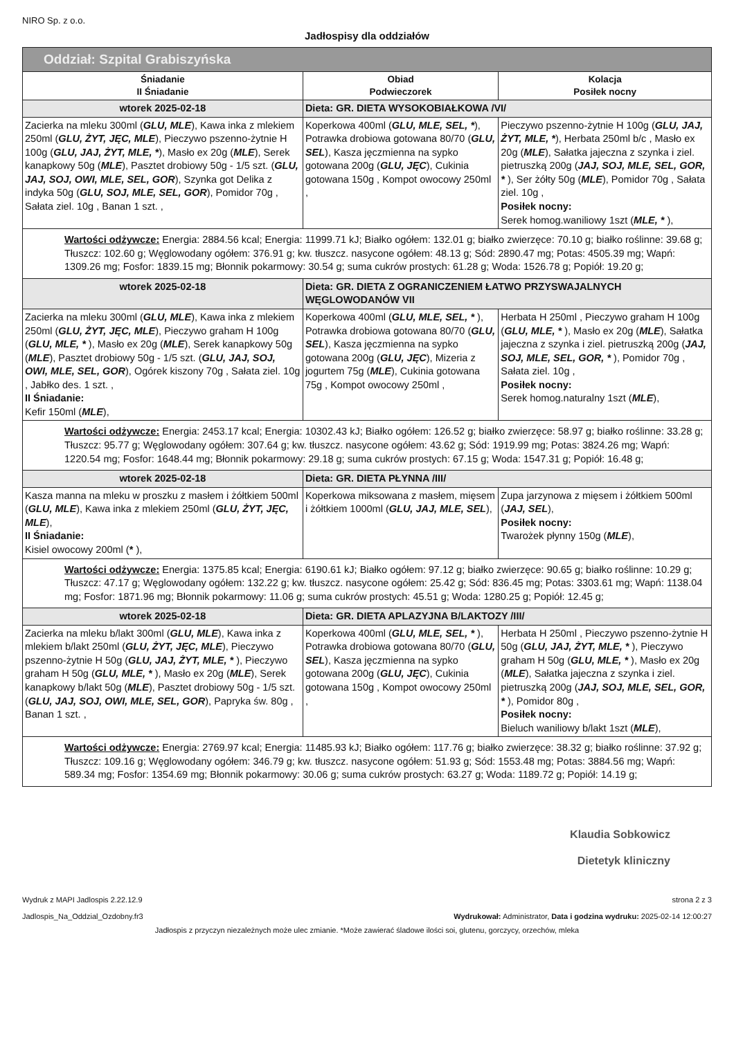NIRO Sp. z o.o.
Jadłospisy dla oddziałów
| Oddział: Szpital Grabiszyńska | | |
| Śniadanie II Śniadanie | Obiad Podwieczorek | Kolacja Posiłek nocny |
| wtorek 2025-02-18 | Dieta: GR. DIETA WYSOKOBIAŁKOWA /VI/ | |
| Zacierka na mleku 300ml ( GLU, MLE ), Kawa inka z mlekiem 250ml ( GLU, ŻYT, JĘC, MLE ), Pieczywo pszenno-żytnie H 100g ( GLU, JAJ, ŻYT, MLE, * ), Masło ex 20g ( MLE ), Serek kanapkowy 50g ( MLE ), Pasztet drobiowy 50g - 1/5 szt. ( GLU, JAJ, SOJ, OWI, MLE, SEL, GOR ), Szynka got Delika z indyka 50g ( GLU, SOJ, MLE, SEL, GOR ), Pomidor 70g , Sałata ziel. 10g , Banan 1 szt. , | Koperkowa 400ml ( GLU, MLE, SEL, * ), Potrawka drobiowa gotowana 80/70 ( GLU, SEL ), Kasza jęczmienna na sypko gotowana 200g ( GLU, JĘC ), Cukinia gotowana 150g , Kompot owocowy 250ml , | Pieczywo pszenno-żytnie H 100g ( GLU, JAJ, ŻYT, MLE, * ), Herbata 250ml b/c , Masło ex 20g ( MLE ), Sałatka jajeczna z szynka i ziel. pietruszką 200g ( JAJ, SOJ, MLE, SEL, GOR, * ), Ser żółty 50g ( MLE ), Pomidor 70g , Sałata ziel. 10g , Posiłek nocny: Serek homog.waniliowy 1szt ( MLE, * ), |
| Wartości odżywcze: Energia: 2884.56 kcal; Energia: 11999.71 kJ; Białko ogółem: 132.01 g; białko zwierzęce: 70.10 g; białko roślinne: 39.68 g; Tłuszcz: 102.60 g; Węglowodany ogółem: 376.91 g; kw. tłuszcz. nasycone ogółem: 48.13 g; Sód: 2890.47 mg; Potas: 4505.39 mg; Wapń: 1309.26 mg; Fosfor: 1839.15 mg; Błonnik pokarmowy: 30.54 g; suma cukrów prostych: 61.28 g; Woda: 1526.78 g; Popiół: 19.20 g; | | |
| wtorek 2025-02-18 | Dieta: GR. DIETA Z OGRANICZENIEM ŁATWO PRZYSWAJALNYCH WĘGLOWODANÓW VII | |
| Zacierka na mleku 300ml ( GLU, MLE ), Kawa inka z mlekiem 250ml ( GLU, ŻYT, JĘC, MLE ), Pieczywo graham H 100g ( GLU, MLE, * ), Masło ex 20g ( MLE ), Serek kanapkowy 50g ( MLE ), Pasztet drobiowy 50g - 1/5 szt. ( GLU, JAJ, SOJ, OWI, MLE, SEL, GOR ), Ogórek kiszony 70g , Sałata ziel. 10g , Jabłko des. 1 szt. , II Śniadanie: Kefir 150ml ( MLE ), | Koperkowa 400ml ( GLU, MLE, SEL, * ), Potrawka drobiowa gotowana 80/70 ( GLU, SEL ), Kasza jęczmienna na sypko gotowana 200g ( GLU, JĘC ), Mizeria z jogurtem 75g ( MLE ), Cukinia gotowana 75g , Kompot owocowy 250ml , | Herbata H 250ml , Pieczywo graham H 100g ( GLU, MLE, * ), Masło ex 20g ( MLE ), Sałatka jajeczna z szynka i ziel. pietruszką 200g ( JAJ, SOJ, MLE, SEL, GOR, * ), Pomidor 70g , Sałata ziel. 10g , Posiłek nocny: Serek homog.naturalny 1szt ( MLE ), |
| Wartości odżywcze: Energia: 2453.17 kcal; Energia: 10302.43 kJ; Białko ogółem: 126.52 g; białko zwierzęce: 58.97 g; białko roślinne: 33.28 g; Tłuszcz: 95.77 g; Węglowodany ogółem: 307.64 g; kw. tłuszcz. nasycone ogółem: 43.62 g; Sód: 1919.99 mg; Potas: 3824.26 mg; Wapń: 1220.54 mg; Fosfor: 1648.44 mg; Błonnik pokarmowy: 29.18 g; suma cukrów prostych: 67.15 g; Woda: 1547.31 g; Popiół: 16.48 g; | | |
| wtorek 2025-02-18 | Dieta: GR. DIETA PŁYNNA /III/ | |
| Kasza manna na mleku w proszku z masłem i żółtkiem 500ml ( GLU, MLE ), Kawa inka z mlekiem 250ml ( GLU, ŻYT, JĘC, MLE ), II Śniadanie: Kisiel owocowy 200ml ( * ), | Koperkowa miksowana z masłem, mięsem i żółtkiem 1000ml ( GLU, JAJ, MLE, SEL ), | Zupa jarzynowa z mięsem i żółtkiem 500ml ( JAJ, SEL ), Posiłek nocny: Twarożek płynny 150g ( MLE ), |
| Wartości odżywcze: Energia: 1375.85 kcal; Energia: 6190.61 kJ; Białko ogółem: 97.12 g; białko zwierzęce: 90.65 g; białko roślinne: 10.29 g; Tłuszcz: 47.17 g; Węglowodany ogółem: 132.22 g; kw. tłuszcz. nasycone ogółem: 25.42 g; Sód: 836.45 mg; Potas: 3303.61 mg; Wapń: 1138.04 mg; Fosfor: 1871.96 mg; Błonnik pokarmowy: 11.06 g; suma cukrów prostych: 45.51 g; Woda: 1280.25 g; Popiół: 12.45 g; | | |
| wtorek 2025-02-18 | Dieta: GR. DIETA APLAZYJNA B/LAKTOZY /III/ | |
| Zacierka na mleku b/lakt 300ml ( GLU, MLE ), Kawa inka z mlekiem b/lakt 250ml ( GLU, ŻYT, JĘC, MLE ), Pieczywo pszenno-żytnie H 50g ( GLU, JAJ, ŻYT, MLE, * ), Pieczywo graham H 50g ( GLU, MLE, * ), Masło ex 20g ( MLE ), Serek kanapkowy b/lakt 50g ( MLE ), Pasztet drobiowy 50g - 1/5 szt. ( GLU, JAJ, SOJ, OWI, MLE, SEL, GOR ), Papryka św. 80g , Banan 1 szt. , | Koperkowa 400ml ( GLU, MLE, SEL, * ), Potrawka drobiowa gotowana 80/70 ( GLU, SEL ), Kasza jęczmienna na sypko gotowana 200g ( GLU, JĘC ), Cukinia gotowana 150g , Kompot owocowy 250ml , | Herbata H 250ml , Pieczywo pszenno-żytnie H 50g ( GLU, JAJ, ŻYT, MLE, * ), Pieczywo graham H 50g ( GLU, MLE, * ), Masło ex 20g ( MLE ), Sałatka jajeczna z szynka i ziel. pietruszką 200g ( JAJ, SOJ, MLE, SEL, GOR, * ), Pomidor 80g , Posiłek nocny: Bieluch waniliowy b/lakt 1szt ( MLE ), |
| Wartości odżywcze: Energia: 2769.97 kcal; Energia: 11485.93 kJ; Białko ogółem: 117.76 g; białko zwierzęce: 38.32 g; białko roślinne: 37.92 g; Tłuszcz: 109.16 g; Węglowodany ogółem: 346.79 g; kw. tłuszcz. nasycone ogółem: 51.93 g; Sód: 1553.48 mg; Potas: 3884.56 mg; Wapń: 589.34 mg; Fosfor: 1354.69 mg; Błonnik pokarmowy: 30.06 g; suma cukrów prostych: 63.27 g; Woda: 1189.72 g; Popiół: 14.19 g; | | |
Klaudia Sobkowicz
Dietetyk kliniczny
Wydruk z MAPI Jadlospis 2.22.12.9
Jadlospis_Na_Oddzial_Ozdobny.fr3
strona 2 z 3
Wydrukował: Administrator, Data i godzina wydruku: 2025-02-14 12:00:27
Jadłospis z przyczyn niezależnych może ulec zmianie. *Może zawierać śladowe ilości soi, glutenu, gorczycy, orzechów, mleka